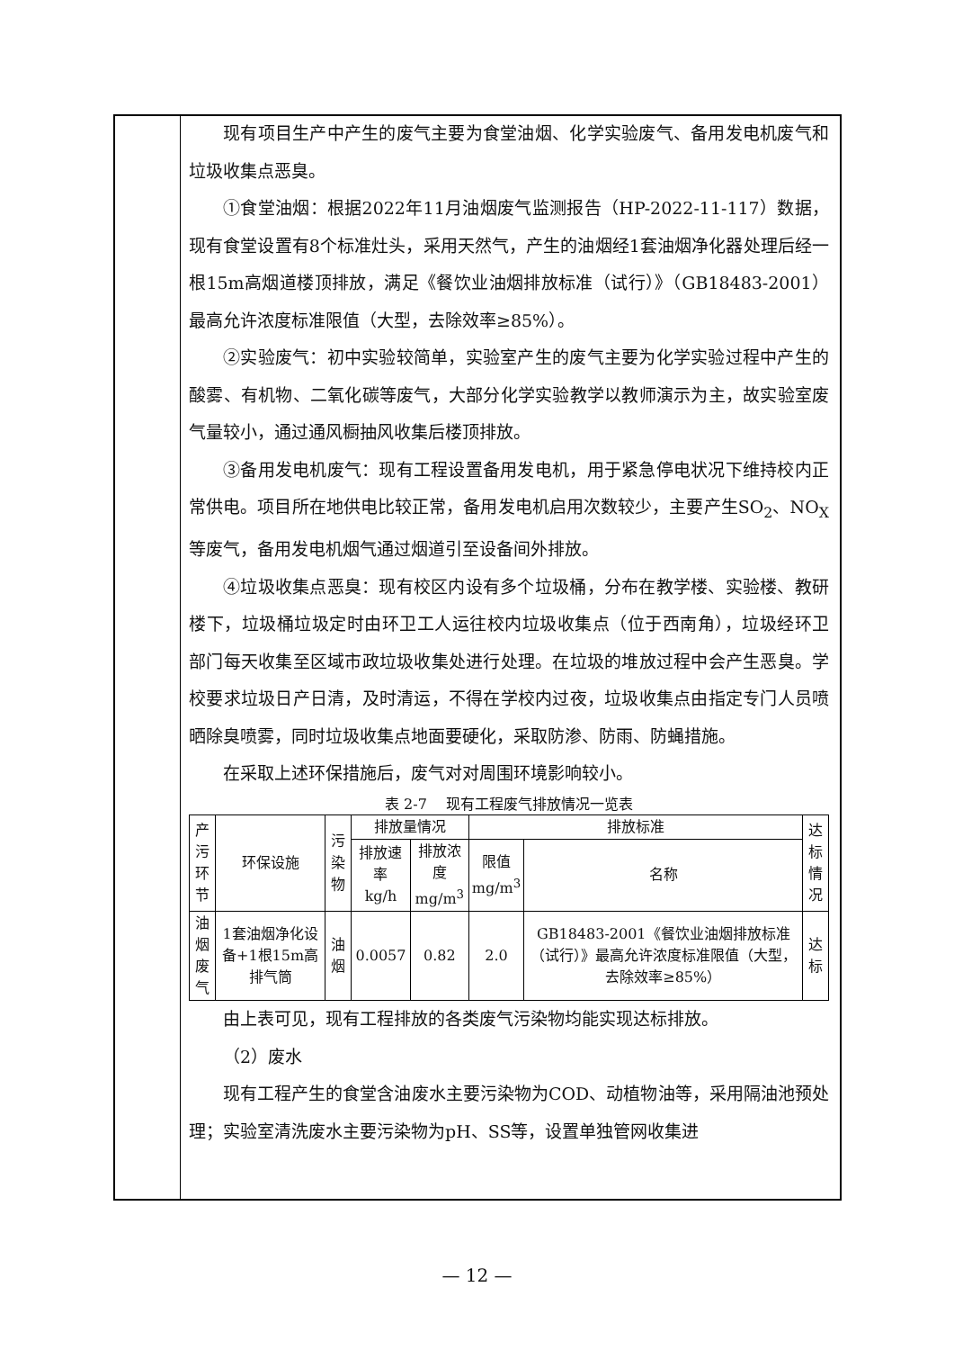现有项目生产中产生的废气主要为食堂油烟、化学实验废气、备用发电机废气和垃圾收集点恶臭。
①食堂油烟：根据2022年11月油烟废气监测报告（HP-2022-11-117）数据，现有食堂设置有8个标准灶头，采用天然气，产生的油烟经1套油烟净化器处理后经一根15m高烟道楼顶排放，满足《餐饮业油烟排放标准（试行）》（GB18483-2001）最高允许浓度标准限值（大型，去除效率≥85%）。
②实验废气：初中实验较简单，实验室产生的废气主要为化学实验过程中产生的酸雾、有机物、二氧化碳等废气，大部分化学实验教学以教师演示为主，故实验室废气量较小，通过通风橱抽风收集后楼顶排放。
③备用发电机废气：现有工程设置备用发电机，用于紧急停电状况下维持校内正常供电。项目所在地供电比较正常，备用发电机启用次数较少，主要产生SO<sub>2</sub>、NO<sub>X</sub>等废气，备用发电机烟气通过烟道引至设备间外排放。
④垃圾收集点恶臭：现有校区内设有多个垃圾桶，分布在教学楼、实验楼、教研楼下，垃圾桶垃圾定时由环卫工人运往校内垃圾收集点（位于西南角），垃圾经环卫部门每天收集至区域市政垃圾收集处进行处理。在垃圾的堆放过程中会产生恶臭。学校要求垃圾日产日清，及时清运，不得在学校内过夜，垃圾收集点由指定专门人员喷晒除臭喷雾，同时垃圾收集点地面要硬化，采取防渗、防雨、防蝇措施。
在采取上述环保措施后，废气对对周围环境影响较小。
表 2-7　 现有工程废气排放情况一览表
| 产污 环节 | 环保设施 | 污染 物 | 排放量情况 | | 排放标准 | | 达标 情况 |
| --- | --- | --- | --- | --- | --- | --- | --- |
| | | | 排放速率 kg/h | 排放浓度 mg/m<sup>3</sup> | 限值 mg/m<sup>3</sup> | 名称 | |
| 油烟 废气 | 1套油烟净化设备+1根15m高排气筒 | 油烟 | 0.0057 | 0.82 | 2.0 | GB18483-2001《餐饮业油烟排放标准（试行）》最高允许浓度标准限值（大型，去除效率≥85%） | 达标 |
由上表可见，现有工程排放的各类废气污染物均能实现达标排放。
（2）废水
现有工程产生的食堂含油废水主要污染物为COD、动植物油等，采用隔油池预处理；实验室清洗废水主要污染物为pH、SS等，设置单独管网收集进
— 12 —